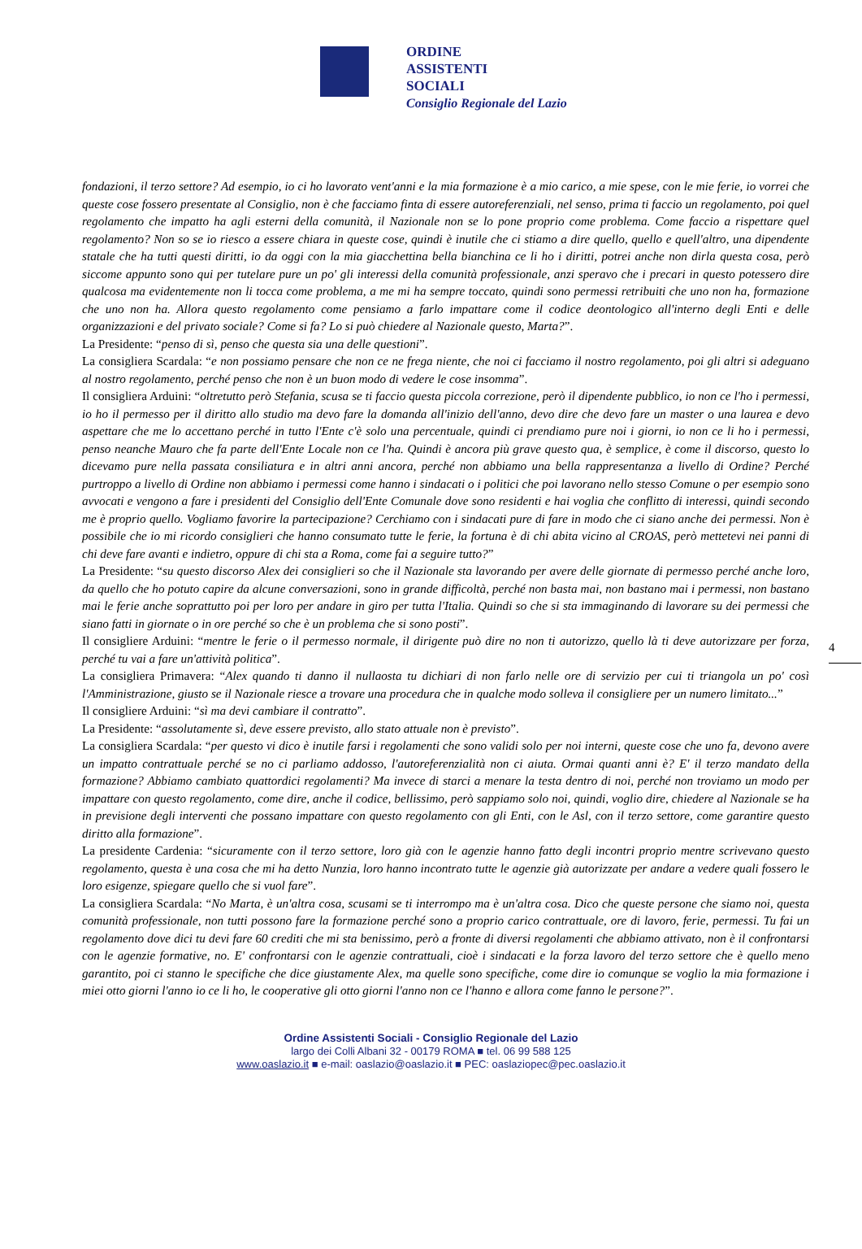ORDINE
ASSISTENTI
SOCIALI
Consiglio Regionale del Lazio
fondazioni, il terzo settore? Ad esempio, io ci ho lavorato vent'anni e la mia formazione è a mio carico, a mie spese, con le mie ferie, io vorrei che queste cose fossero presentate al Consiglio, non è che facciamo finta di essere autoreferenziali, nel senso, prima ti faccio un regolamento, poi quel regolamento che impatto ha agli esterni della comunità, il Nazionale non se lo pone proprio come problema. Come faccio a rispettare quel regolamento? Non so se io riesco a essere chiara in queste cose, quindi è inutile che ci stiamo a dire quello, quello e quell'altro, una dipendente statale che ha tutti questi diritti, io da oggi con la mia giacchettina bella bianchina ce li ho i diritti, potrei anche non dirla questa cosa, però siccome appunto sono qui per tutelare pure un po' gli interessi della comunità professionale, anzi speravo che i precari in questo potessero dire qualcosa ma evidentemente non li tocca come problema, a me mi ha sempre toccato, quindi sono permessi retribuiti che uno non ha, formazione che uno non ha. Allora questo regolamento come pensiamo a farlo impattare come il codice deontologico all'interno degli Enti e delle organizzazioni e del privato sociale? Come si fa? Lo si può chiedere al Nazionale questo, Marta?”.
La Presidente: “penso di sì, penso che questa sia una delle questioni”.
La consigliera Scardala: “e non possiamo pensare che non ce ne frega niente, che noi ci facciamo il nostro regolamento, poi gli altri si adeguano al nostro regolamento, perché penso che non è un buon modo di vedere le cose insomma”.
Il consigliera Arduini: “oltretutto però Stefania, scusa se ti faccio questa piccola correzione, però il dipendente pubblico, io non ce l'ho i permessi, io ho il permesso per il diritto allo studio ma devo fare la domanda all'inizio dell'anno, devo dire che devo fare un master o una laurea e devo aspettare che me lo accettano perché in tutto l'Ente c'è solo una percentuale, quindi ci prendiamo pure noi i giorni, io non ce li ho i permessi, penso neanche Mauro che fa parte dell'Ente Locale non ce l'ha. Quindi è ancora più grave questo qua, è semplice, è come il discorso, questo lo dicevamo pure nella passata consiliatura e in altri anni ancora, perché non abbiamo una bella rappresentanza a livello di Ordine? Perché purtroppo a livello di Ordine non abbiamo i permessi come hanno i sindacati o i politici che poi lavorano nello stesso Comune o per esempio sono avvocati e vengono a fare i presidenti del Consiglio dell'Ente Comunale dove sono residenti e hai voglia che conflitto di interessi, quindi secondo me è proprio quello. Vogliamo favorire la partecipazione? Cerchiamo con i sindacati pure di fare in modo che ci siano anche dei permessi. Non è possibile che io mi ricordo consiglieri che hanno consumato tutte le ferie, la fortuna è di chi abita vicino al CROAS, però mettetevi nei panni di chi deve fare avanti e indietro, oppure di chi sta a Roma, come fai a seguire tutto?”
La Presidente: “su questo discorso Alex dei consiglieri so che il Nazionale sta lavorando per avere delle giornate di permesso perché anche loro, da quello che ho potuto capire da alcune conversazioni, sono in grande difficoltà, perché non basta mai, non bastano mai i permessi, non bastano mai le ferie anche soprattutto poi per loro per andare in giro per tutta l'Italia. Quindi so che si sta immaginando di lavorare su dei permessi che siano fatti in giornate o in ore perché so che è un problema che si sono posti”.
Il consigliere Arduini: “mentre le ferie o il permesso normale, il dirigente può dire no non ti autorizzo, quello là ti deve autorizzare per forza, perché tu vai a fare un'attività politica”.
La consigliera Primavera: “Alex quando ti danno il nullaosta tu dichiari di non farlo nelle ore di servizio per cui ti triangola un po' così l'Amministrazione, giusto se il Nazionale riesce a trovare una procedura che in qualche modo solleva il consigliere per un numero limitato...”
Il consigliere Arduini: “sì ma devi cambiare il contratto”.
La Presidente: “assolutamente sì, deve essere previsto, allo stato attuale non è previsto”.
La consigliera Scardala: “per questo vi dico è inutile farsi i regolamenti che sono validi solo per noi interni, queste cose che uno fa, devono avere un impatto contrattuale perché se no ci parliamo addosso, l'autoreferenzialità non ci aiuta. Ormai quanti anni è? E' il terzo mandato della formazione? Abbiamo cambiato quattordici regolamenti? Ma invece di starci a menare la testa dentro di noi, perché non troviamo un modo per impattare con questo regolamento, come dire, anche il codice, bellissimo, però sappiamo solo noi, quindi, voglio dire, chiedere al Nazionale se ha in previsione degli interventi che possano impattare con questo regolamento con gli Enti, con le Asl, con il terzo settore, come garantire questo diritto alla formazione”.
La presidente Cardenia: “sicuramente con il terzo settore, loro già con le agenzie hanno fatto degli incontri proprio mentre scrivevano questo regolamento, questa è una cosa che mi ha detto Nunzia, loro hanno incontrato tutte le agenzie già autorizzate per andare a vedere quali fossero le loro esigenze, spiegare quello che si vuol fare”.
La consigliera Scardala: “No Marta, è un'altra cosa, scusami se ti interrompo ma è un'altra cosa. Dico che queste persone che siamo noi, questa comunità professionale, non tutti possono fare la formazione perché sono a proprio carico contrattuale, ore di lavoro, ferie, permessi. Tu fai un regolamento dove dici tu devi fare 60 crediti che mi sta benissimo, però a fronte di diversi regolamenti che abbiamo attivato, non è il confrontarsi con le agenzie formative, no. E' confrontarsi con le agenzie contrattuali, cioè i sindacati e la forza lavoro del terzo settore che è quello meno garantito, poi ci stanno le specifiche che dice giustamente Alex, ma quelle sono specifiche, come dire io comunque se voglio la mia formazione i miei otto giorni l'anno io ce li ho, le cooperative gli otto giorni l'anno non ce l'hanno e allora come fanno le persone?”.
4
Ordine Assistenti Sociali - Consiglio Regionale del Lazio
largo dei Colli Albani 32 - 00179 ROMA ■ tel. 06 99 588 125
www.oaslazio.it ■ e-mail: oaslazio@oaslazio.it ■ PEC: oaslaziopec@pec.oaslazio.it